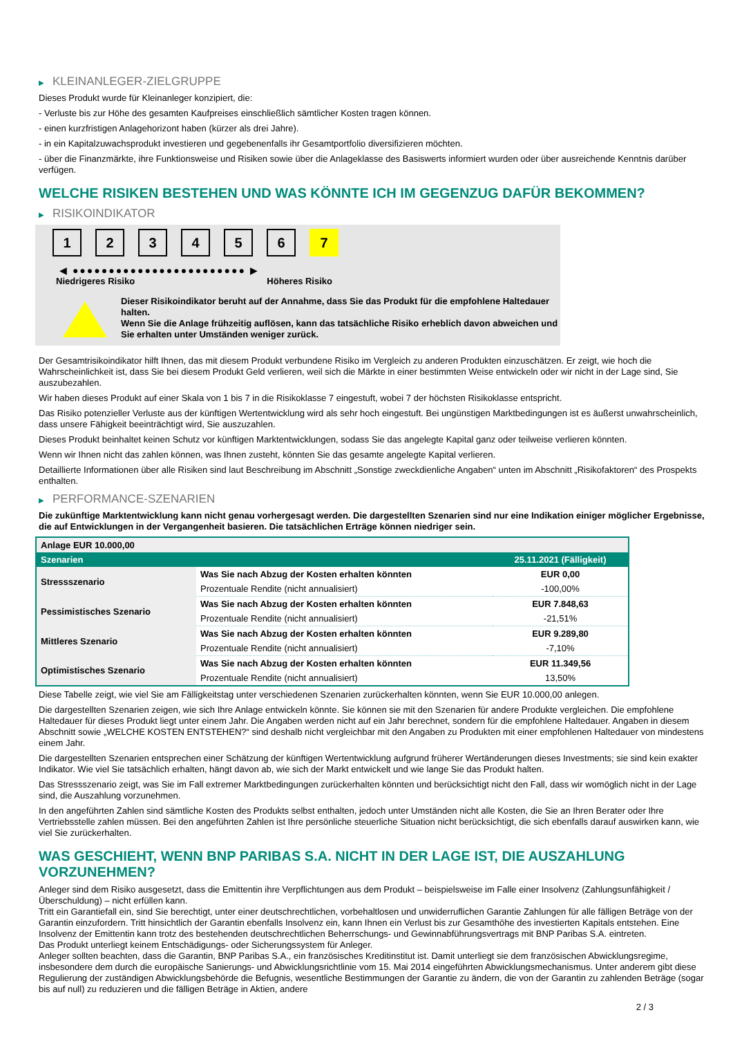▶ KLEINANLEGER-ZIELGRUPPE
Dieses Produkt wurde für Kleinanleger konzipiert, die:
- Verluste bis zur Höhe des gesamten Kaufpreises einschließlich sämtlicher Kosten tragen können.
- einen kurzfristigen Anlagehorizont haben (kürzer als drei Jahre).
- in ein Kapitalzuwachsprodukt investieren und gegebenenfalls ihr Gesamtportfolio diversifizieren möchten.
- über die Finanzmärkte, ihre Funktionsweise und Risiken sowie über die Anlageklasse des Basiswerts informiert wurden oder über ausreichende Kenntnis darüber verfügen.
WELCHE RISIKEN BESTEHEN UND WAS KÖNNTE ICH IM GEGENZUG DAFÜR BEKOMMEN?
▶ RISIKOINDIKATOR
1 2 3 4 5 6 7
◀ ●●●●●●●●●●●●●●●●●●●●●●●● ▶
Niedrigeres Risiko Höheres Risiko
Dieser Risikoindikator beruht auf der Annahme, dass Sie das Produkt für die empfohlene Haltedauer halten.
Wenn Sie die Anlage frühzeitig auflösen, kann das tatsächliche Risiko erheblich davon abweichen und Sie erhalten unter Umständen weniger zurück.
Der Gesamtrisikoindikator hilft Ihnen, das mit diesem Produkt verbundene Risiko im Vergleich zu anderen Produkten einzuschätzen. Er zeigt, wie hoch die Wahrscheinlichkeit ist, dass Sie bei diesem Produkt Geld verlieren, weil sich die Märkte in einer bestimmten Weise entwickeln oder wir nicht in der Lage sind, Sie auszubezahlen.
Wir haben dieses Produkt auf einer Skala von 1 bis 7 in die Risikoklasse 7 eingestuft, wobei 7 der höchsten Risikoklasse entspricht.
Das Risiko potenzieller Verluste aus der künftigen Wertentwicklung wird als sehr hoch eingestuft. Bei ungünstigen Marktbedingungen ist es äußerst unwahrscheinlich, dass unsere Fähigkeit beeinträchtigt wird, Sie auszuzahlen.
Dieses Produkt beinhaltet keinen Schutz vor künftigen Marktentwicklungen, sodass Sie das angelegte Kapital ganz oder teilweise verlieren könnten.
Wenn wir Ihnen nicht das zahlen können, was Ihnen zusteht, könnten Sie das gesamte angelegte Kapital verlieren.
Detaillierte Informationen über alle Risiken sind laut Beschreibung im Abschnitt „Sonstige zweckdienliche Angaben“ unten im Abschnitt „Risikofaktoren“ des Prospekts enthalten.
▶ PERFORMANCE-SZENARIEN
Die zukünftige Marktentwicklung kann nicht genau vorhergesagt werden. Die dargestellten Szenarien sind nur eine Indikation einiger möglicher Ergebnisse, die auf Entwicklungen in der Vergangenheit basieren. Die tatsächlichen Erträge können niedriger sein.
| Anlage EUR 10.000,00 | | |
| --- | --- | --- |
| Szenarien | | 25.11.2021 (Fälligkeit) |
| Stressszenario | Was Sie nach Abzug der Kosten erhalten könnten | EUR 0,00 |
| | Prozentuale Rendite (nicht annualisiert) | -100,00% |
| Pessimistisches Szenario | Was Sie nach Abzug der Kosten erhalten könnten | EUR 7.848,63 |
| | Prozentuale Rendite (nicht annualisiert) | -21,51% |
| Mittleres Szenario | Was Sie nach Abzug der Kosten erhalten könnten | EUR 9.289,80 |
| | Prozentuale Rendite (nicht annualisiert) | -7,10% |
| Optimistisches Szenario | Was Sie nach Abzug der Kosten erhalten könnten | EUR 11.349,56 |
| | Prozentuale Rendite (nicht annualisiert) | 13,50% |
Diese Tabelle zeigt, wie viel Sie am Fälligkeitstag unter verschiedenen Szenarien zurückerhalten könnten, wenn Sie EUR 10.000,00 anlegen.
Die dargestellten Szenarien zeigen, wie sich Ihre Anlage entwickeln könnte. Sie können sie mit den Szenarien für andere Produkte vergleichen. Die empfohlene Haltedauer für dieses Produkt liegt unter einem Jahr. Die Angaben werden nicht auf ein Jahr berechnet, sondern für die empfohlene Haltedauer. Angaben in diesem Abschnitt sowie „WELCHE KOSTEN ENTSTEHEN?“ sind deshalb nicht vergleichbar mit den Angaben zu Produkten mit einer empfohlenen Haltedauer von mindestens einem Jahr.
Die dargestellten Szenarien entsprechen einer Schätzung der künftigen Wertentwicklung aufgrund früherer Wertänderungen dieses Investments; sie sind kein exakter Indikator. Wie viel Sie tatsächlich erhalten, hängt davon ab, wie sich der Markt entwickelt und wie lange Sie das Produkt halten.
Das Stressszenario zeigt, was Sie im Fall extremer Marktbedingungen zurückerhalten könnten und berücksichtigt nicht den Fall, dass wir womöglich nicht in der Lage sind, die Auszahlung vorzunehmen.
In den angeführten Zahlen sind sämtliche Kosten des Produkts selbst enthalten, jedoch unter Umständen nicht alle Kosten, die Sie an Ihren Berater oder Ihre Vertriebsstelle zahlen müssen. Bei den angeführten Zahlen ist Ihre persönliche steuerliche Situation nicht berücksichtigt, die sich ebenfalls darauf auswirken kann, wie viel Sie zurückerhalten.
WAS GESCHIEHT, WENN BNP PARIBAS S.A. NICHT IN DER LAGE IST, DIE AUSZAHLUNG VORZUNEHMEN?
Anleger sind dem Risiko ausgesetzt, dass die Emittentin ihre Verpflichtungen aus dem Produkt – beispielsweise im Falle einer Insolvenz (Zahlungsunfähigkeit / Überschuldung) – nicht erfüllen kann.
Tritt ein Garantiefall ein, sind Sie berechtigt, unter einer deutschrechtlichen, vorbehaltlosen und unwiderruflichen Garantie Zahlungen für alle fälligen Beträge von der Garantin einzufordern. Tritt hinsichtlich der Garantin ebenfalls Insolvenz ein, kann Ihnen ein Verlust bis zur Gesamthöhe des investierten Kapitals entstehen. Eine Insolvenz der Emittentin kann trotz des bestehenden deutschrechtlichen Beherrschungs- und Gewinnabführungsvertrags mit BNP Paribas S.A. eintreten.
Das Produkt unterliegt keinem Entschädigungs- oder Sicherungssystem für Anleger.
Anleger sollten beachten, dass die Garantin, BNP Paribas S.A., ein französisches Kreditinstitut ist. Damit unterliegt sie dem französischen Abwicklungsregime, insbesondere dem durch die europäische Sanierungs- und Abwicklungsrichtlinie vom 15. Mai 2014 eingeführten Abwicklungsmechanismus. Unter anderem gibt diese Regulierung der zuständigen Abwicklungsbehörde die Befugnis, wesentliche Bestimmungen der Garantie zu ändern, die von der Garantin zu zahlenden Beträge (sogar bis auf null) zu reduzieren und die fälligen Beträge in Aktien, andere
2 / 3